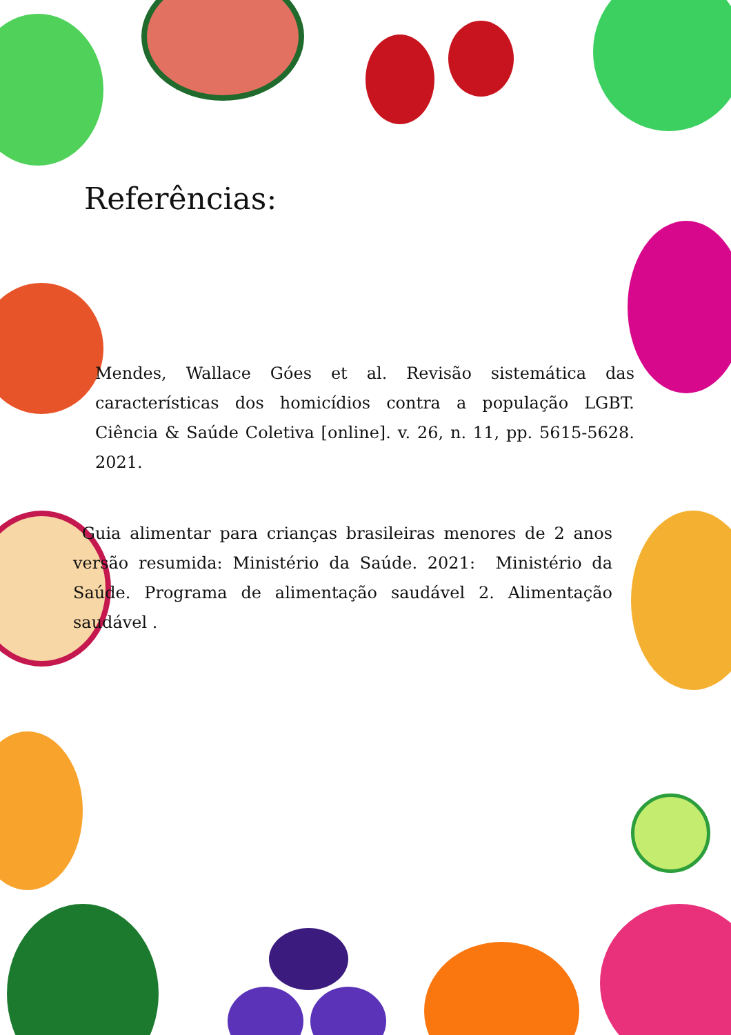Referências:
Mendes, Wallace Góes et al. Revisão sistemática das características dos homicídios contra a população LGBT. Ciência & Saúde Coletiva [online]. v. 26, n. 11, pp. 5615-5628. 2021.
Guia alimentar para crianças brasileiras menores de 2 anos versão resumida: Ministério da Saúde. 2021: Ministério da Saúde. Programa de alimentação saudável 2. Alimentação saudável .